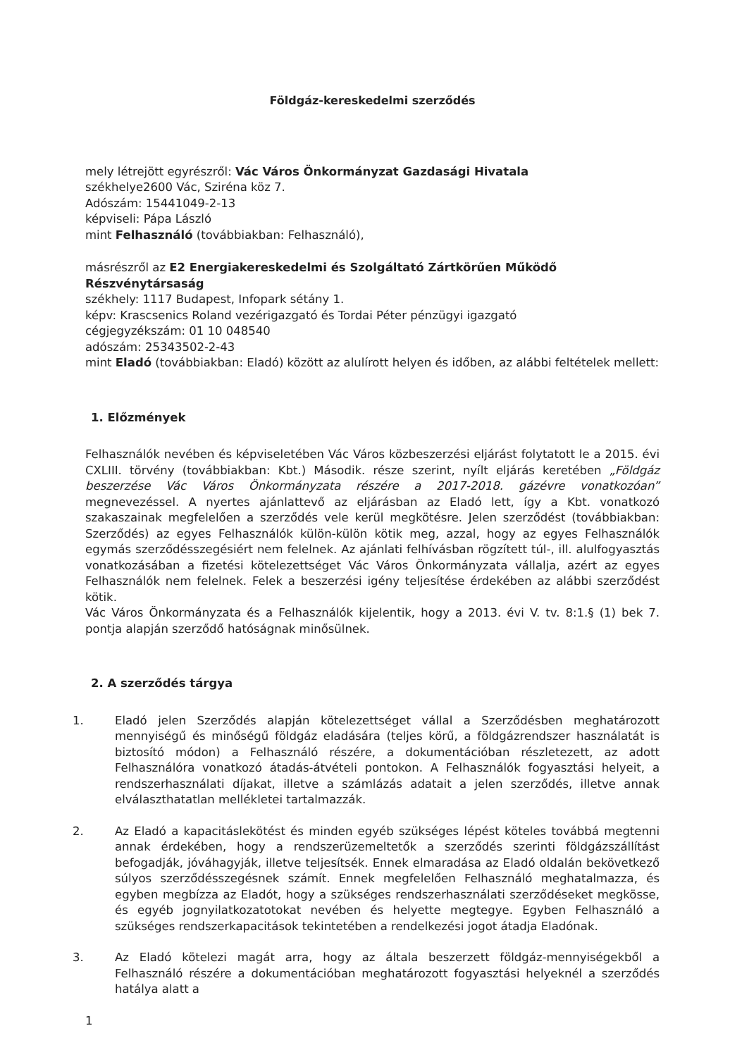Földgáz-kereskedelmi szerződés
mely létrejött egyrészről: Vác Város Önkormányzat Gazdasági Hivatala
székhelye2600 Vác, Sziréna köz 7.
Adószám: 15441049-2-13
képviseli: Pápa László
mint Felhasználó (továbbiakban: Felhasználó),
másrészről az E2 Energiakereskedelmi és Szolgáltató Zártkörűen Működő Részvénytársaság
székhely: 1117 Budapest, Infopark sétány 1.
képv: Krascsenics Roland vezérigazgató és Tordai Péter pénzügyi igazgató
cégjegyzékszám: 01 10 048540
adószám: 25343502-2-43
mint Eladó (továbbiakban: Eladó) között az alulírott helyen és időben, az alábbi feltételek mellett:
1. Előzmények
Felhasználók nevében és képviseletében Vác Város közbeszerzési eljárást folytatott le a 2015. évi CXLIII. törvény (továbbiakban: Kbt.) Második. része szerint, nyílt eljárás keretében „Földgáz beszerzése Vác Város Önkormányzata részére a 2017-2018. gázévre vonatkozóan” megnevezéssel. A nyertes ajánlattevő az eljárásban az Eladó lett, így a Kbt. vonatkozó szakaszainak megfelelően a szerződés vele kerül megkötésre. Jelen szerződést (továbbiakban: Szerződés) az egyes Felhasználók külön-külön kötik meg, azzal, hogy az egyes Felhasználók egymás szerződésszegésiért nem felelnek. Az ajánlati felhívásban rögzített túl-, ill. alulfogyasztás vonatkozásában a fizetési kötelezettséget Vác Város Önkormányzata vállalja, azért az egyes Felhasználók nem felelnek. Felek a beszerzési igény teljesítése érdekében az alábbi szerződést kötik.
Vác Város Önkormányzata és a Felhasználók kijelentik, hogy a 2013. évi V. tv. 8:1.§ (1) bek 7. pontja alapján szerződő hatóságnak minősülnek.
2. A szerződés tárgya
1. Eladó jelen Szerződés alapján kötelezettséget vállal a Szerződésben meghatározott mennyiségű és minőségű földgáz eladására (teljes körű, a földgázrendszer használatát is biztosító módon) a Felhasználó részére, a dokumentációban részletezett, az adott Felhasználóra vonatkozó átadás-átvételi pontokon. A Felhasználók fogyasztási helyeit, a rendszerhasználati díjakat, illetve a számlázás adatait a jelen szerződés, illetve annak elválaszthatatlan mellékletei tartalmazzák.
2. Az Eladó a kapacitáslekötést és minden egyéb szükséges lépést köteles továbbá megtenni annak érdekében, hogy a rendszerüzemeltetők a szerződés szerinti földgázszállítást befogadják, jóváhagyják, illetve teljesítsék. Ennek elmaradása az Eladó oldalán bekövetkező súlyos szerződésszegésnek számít. Ennek megfelelően Felhasználó meghatalmazza, és egyben megbízza az Eladót, hogy a szükséges rendszerhasználati szerződéseket megkösse, és egyéb jognyilatkozatotokat nevében és helyette megtegye. Egyben Felhasználó a szükséges rendszerkapacitások tekintetében a rendelkezési jogot átadja Eladónak.
3. Az Eladó kötelezi magát arra, hogy az általa beszerzett földgáz-mennyiségekből a Felhasználó részére a dokumentációban meghatározott fogyasztási helyeknél a szerződés hatálya alatt a
1